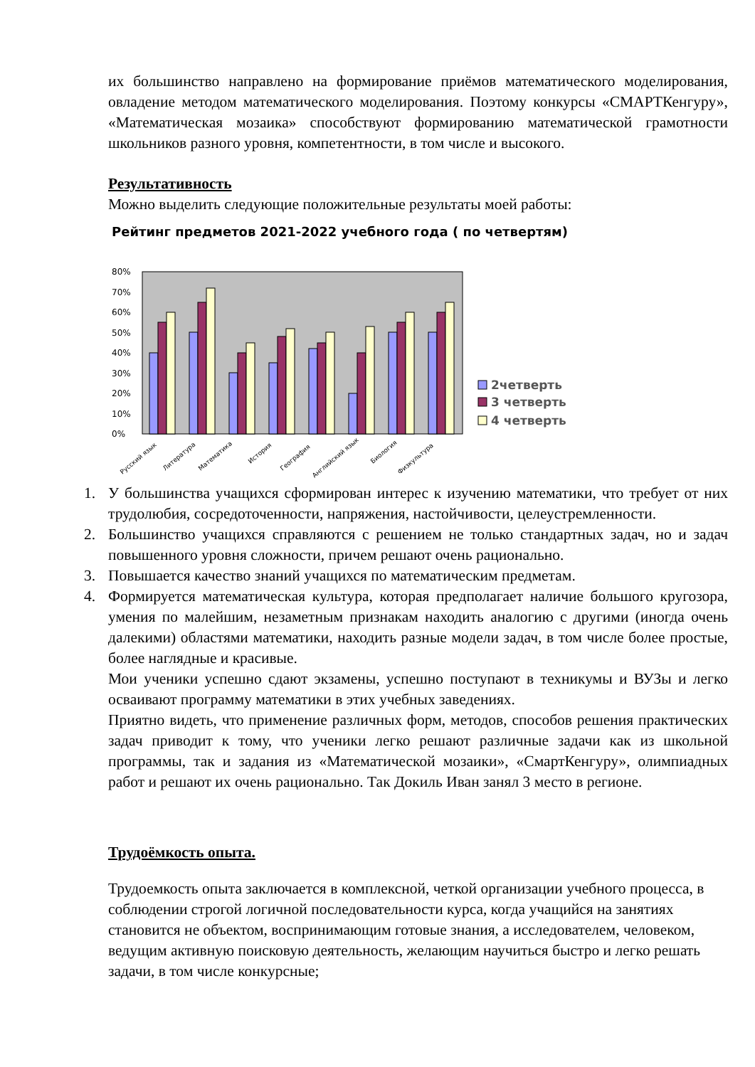их большинство направлено на формирование приёмов математического моделирования, овладение методом математического моделирования. Поэтому конкурсы «СМАРТКенгуру», «Математическая мозаика» способствуют формированию математической грамотности школьников разного уровня, компетентности, в том числе и высокого.
Результативность
Можно выделить следующие положительные результаты моей работы:
Рейтинг предметов 2021-2022 учебного года ( по четвертям)
0%
10%
20%
30%
40%
50%
60%
70%
80%
2четверть
3 четверть
4 четверть
Русский язык
Литература
Математика
История
География
Английский язык
Биология
Физкультура
1. У большинства учащихся сформирован интерес к изучению математики, что требует от них трудолюбия, сосредоточенности, напряжения, настойчивости, целеустремленности.
2. Большинство учащихся справляются с решением не только стандартных задач, но и задач повышенного уровня сложности, причем решают очень рационально.
3. Повышается качество знаний учащихся по математическим предметам.
4. Формируется математическая культура, которая предполагает наличие большого кругозора, умения по малейшим, незаметным признакам находить аналогию с другими (иногда очень далекими) областями математики, находить разные модели задач, в том числе более простые, более наглядные и красивые.
Мои ученики успешно сдают экзамены, успешно поступают в техникумы и ВУЗы и легко осваивают программу математики в этих учебных заведениях.
Приятно видеть, что применение различных форм, методов, способов решения практических задач приводит к тому, что ученики легко решают различные задачи как из школьной программы, так и задания из «Математической мозаики», «СмартКенгуру», олимпиадных работ и решают их очень рационально. Так Докиль Иван занял 3 место в регионе.
Трудоёмкость опыта.
Трудоемкость опыта заключается в комплексной, четкой организации учебного процесса, в соблюдении строгой логичной последовательности курса, когда учащийся на занятиях становится не объектом, воспринимающим готовые знания, а исследователем, человеком, ведущим активную поисковую деятельность, желающим научиться быстро и легко решать задачи, в том числе конкурсные;